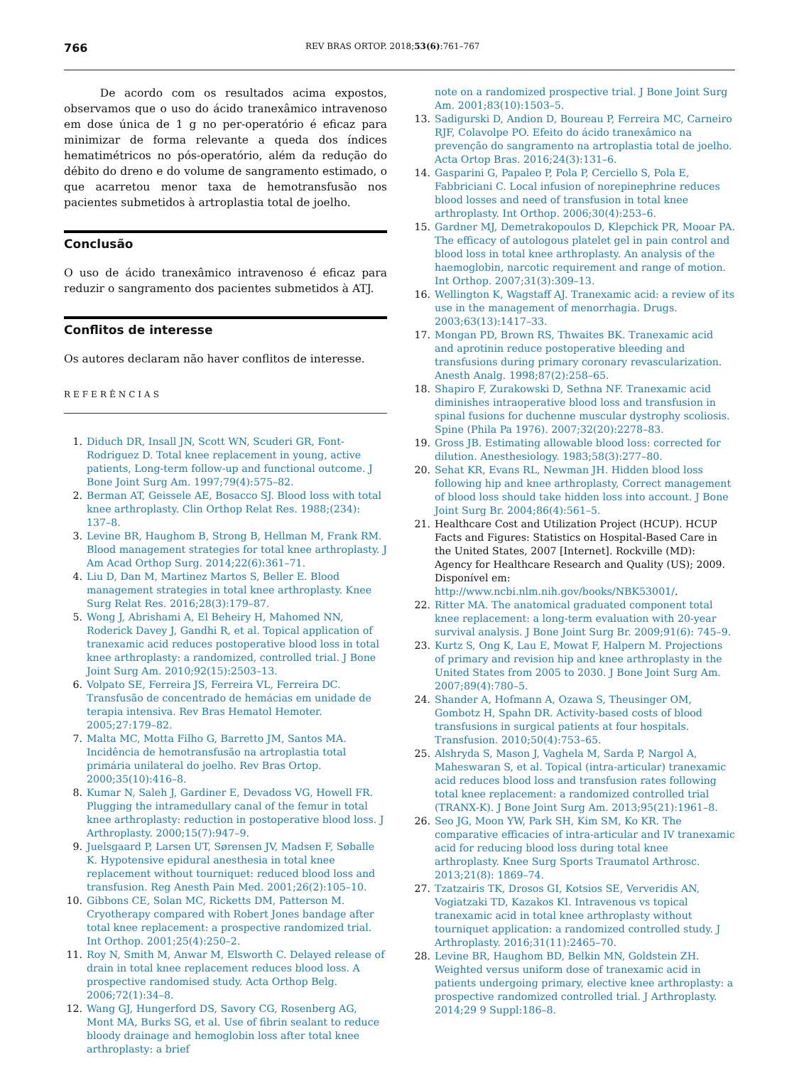766
REV BRAS ORTOP. 2018;53(6):761–767
De acordo com os resultados acima expostos, observamos que o uso do ácido tranexâmico intravenoso em dose única de 1 g no per-operatório é eficaz para minimizar de forma relevante a queda dos índices hematimétricos no pós-operatório, além da redução do débito do dreno e do volume de sangramento estimado, o que acarretou menor taxa de hemotransfusão nos pacientes submetidos à artroplastia total de joelho.
Conclusão
O uso de ácido tranexâmico intravenoso é eficaz para reduzir o sangramento dos pacientes submetidos à ATJ.
Conflitos de interesse
Os autores declaram não haver conflitos de interesse.
REFERÊNCIAS
1. Diduch DR, Insall JN, Scott WN, Scuderi GR, Font-Rodriguez D. Total knee replacement in young, active patients, Long-term follow-up and functional outcome. J Bone Joint Surg Am. 1997;79(4):575–82.
2. Berman AT, Geissele AE, Bosacco SJ. Blood loss with total knee arthroplasty. Clin Orthop Relat Res. 1988;(234): 137–8.
3. Levine BR, Haughom B, Strong B, Hellman M, Frank RM. Blood management strategies for total knee arthroplasty. J Am Acad Orthop Surg. 2014;22(6):361–71.
4. Liu D, Dan M, Martinez Martos S, Beller E. Blood management strategies in total knee arthroplasty. Knee Surg Relat Res. 2016;28(3):179–87.
5. Wong J, Abrishami A, El Beheiry H, Mahomed NN, Roderick Davey J, Gandhi R, et al. Topical application of tranexamic acid reduces postoperative blood loss in total knee arthroplasty: a randomized, controlled trial. J Bone Joint Surg Am. 2010;92(15):2503–13.
6. Volpato SE, Ferreira JS, Ferreira VL, Ferreira DC. Transfusão de concentrado de hemácias em unidade de terapia intensiva. Rev Bras Hematol Hemoter. 2005;27:179–82.
7. Malta MC, Motta Filho G, Barretto JM, Santos MA. Incidência de hemotransfusão na artroplastia total primária unilateral do joelho. Rev Bras Ortop. 2000;35(10):416–8.
8. Kumar N, Saleh J, Gardiner E, Devadoss VG, Howell FR. Plugging the intramedullary canal of the femur in total knee arthroplasty: reduction in postoperative blood loss. J Arthroplasty. 2000;15(7):947–9.
9. Juelsgaard P, Larsen UT, Sørensen JV, Madsen F, Søballe K. Hypotensive epidural anesthesia in total knee replacement without tourniquet: reduced blood loss and transfusion. Reg Anesth Pain Med. 2001;26(2):105–10.
10. Gibbons CE, Solan MC, Ricketts DM, Patterson M. Cryotherapy compared with Robert Jones bandage after total knee replacement: a prospective randomized trial. Int Orthop. 2001;25(4):250–2.
11. Roy N, Smith M, Anwar M, Elsworth C. Delayed release of drain in total knee replacement reduces blood loss. A prospective randomised study. Acta Orthop Belg. 2006;72(1):34–8.
12. Wang GJ, Hungerford DS, Savory CG, Rosenberg AG, Mont MA, Burks SG, et al. Use of fibrin sealant to reduce bloody drainage and hemoglobin loss after total knee arthroplasty: a brief
note on a randomized prospective trial. J Bone Joint Surg Am. 2001;83(10):1503–5.
13. Sadigurski D, Andion D, Boureau P, Ferreira MC, Carneiro RJF, Colavolpe PO. Efeito do ácido tranexâmico na prevenção do sangramento na artroplastia total de joelho. Acta Ortop Bras. 2016;24(3):131–6.
14. Gasparini G, Papaleo P, Pola P, Cerciello S, Pola E, Fabbriciani C. Local infusion of norepinephrine reduces blood losses and need of transfusion in total knee arthroplasty. Int Orthop. 2006;30(4):253–6.
15. Gardner MJ, Demetrakopoulos D, Klepchick PR, Mooar PA. The efficacy of autologous platelet gel in pain control and blood loss in total knee arthroplasty. An analysis of the haemoglobin, narcotic requirement and range of motion. Int Orthop. 2007;31(3):309–13.
16. Wellington K, Wagstaff AJ. Tranexamic acid: a review of its use in the management of menorrhagia. Drugs. 2003;63(13):1417–33.
17. Mongan PD, Brown RS, Thwaites BK. Tranexamic acid and aprotinin reduce postoperative bleeding and transfusions during primary coronary revascularization. Anesth Analg. 1998;87(2):258–65.
18. Shapiro F, Zurakowski D, Sethna NF. Tranexamic acid diminishes intraoperative blood loss and transfusion in spinal fusions for duchenne muscular dystrophy scoliosis. Spine (Phila Pa 1976). 2007;32(20):2278–83.
19. Gross JB. Estimating allowable blood loss: corrected for dilution. Anesthesiology. 1983;58(3):277–80.
20. Sehat KR, Evans RL, Newman JH. Hidden blood loss following hip and knee arthroplasty, Correct management of blood loss should take hidden loss into account. J Bone Joint Surg Br. 2004;86(4):561–5.
21. Healthcare Cost and Utilization Project (HCUP). HCUP Facts and Figures: Statistics on Hospital-Based Care in the United States, 2007 [Internet]. Rockville (MD): Agency for Healthcare Research and Quality (US); 2009. Disponível em: http://www.ncbi.nlm.nih.gov/books/NBK53001/.
22. Ritter MA. The anatomical graduated component total knee replacement: a long-term evaluation with 20-year survival analysis. J Bone Joint Surg Br. 2009;91(6): 745–9.
23. Kurtz S, Ong K, Lau E, Mowat F, Halpern M. Projections of primary and revision hip and knee arthroplasty in the United States from 2005 to 2030. J Bone Joint Surg Am. 2007;89(4):780–5.
24. Shander A, Hofmann A, Ozawa S, Theusinger OM, Gombotz H, Spahn DR. Activity-based costs of blood transfusions in surgical patients at four hospitals. Transfusion. 2010;50(4):753–65.
25. Alshryda S, Mason J, Vaghela M, Sarda P, Nargol A, Maheswaran S, et al. Topical (intra-articular) tranexamic acid reduces blood loss and transfusion rates following total knee replacement: a randomized controlled trial (TRANX-K). J Bone Joint Surg Am. 2013;95(21):1961–8.
26. Seo JG, Moon YW, Park SH, Kim SM, Ko KR. The comparative efficacies of intra-articular and IV tranexamic acid for reducing blood loss during total knee arthroplasty. Knee Surg Sports Traumatol Arthrosc. 2013;21(8): 1869–74.
27. Tzatzairis TK, Drosos GI, Kotsios SE, Ververidis AN, Vogiatzaki TD, Kazakos KI. Intravenous vs topical tranexamic acid in total knee arthroplasty without tourniquet application: a randomized controlled study. J Arthroplasty. 2016;31(11):2465–70.
28. Levine BR, Haughom BD, Belkin MN, Goldstein ZH. Weighted versus uniform dose of tranexamic acid in patients undergoing primary, elective knee arthroplasty: a prospective randomized controlled trial. J Arthroplasty. 2014;29 9 Suppl:186–8.